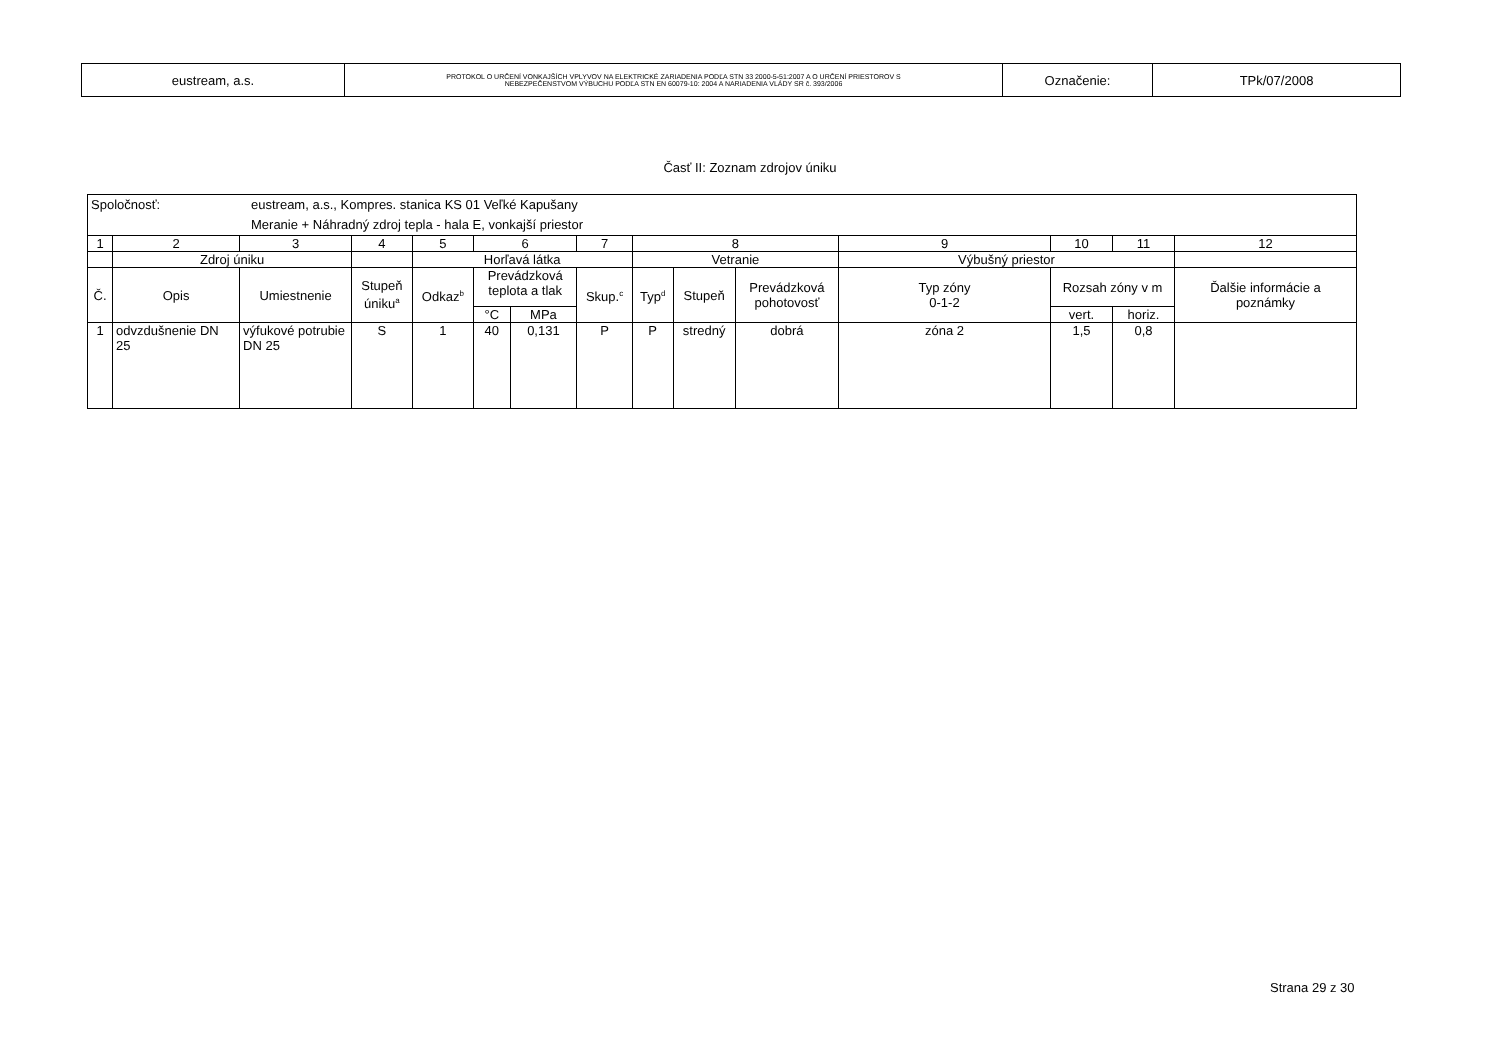| eustream, a.s. | PROTOKOL O URČENÍ VONKAJŠÍCH VPLYVOV NA ELEKTRICKÉ ZARIADENIA PODĽA STN 33 2000-5-51:2007 A O URČENÍ PRIESTOROV S NEBEZPEČENSTVOM VÝBUCHU PODĽA STN EN 60079-10: 2004 A NARIADENIA VLÁDY SR č. 393/2006 | Označenie: | TPk/07/2008 |
Časť II: Zoznam zdrojov úniku
| Spoločnosť: eustream, a.s., Kompres. stanica KS 01 Veľké Kapušany Meranie + Náhradný zdroj tepla - hala E, vonkajší priestor | | | | | | | | | | | | | | |
| 1 | 2 | 3 | 4 | 5 | 6 | | 7 | 8 | | | 9 | 10 | 11 | 12 |
| | Zdroj úniku | | | Horľavá látka | | | | Vetranie | | | Výbušný priestor | | | |
| Č. | Opis | Umiestnenie | Stupeň úniku<sup>a</sup> | Odkaz<sup>b</sup> | Prevádzková teplota a tlak | | Skup.<sup>c</sup> | Typ<sup>d</sup> | Stupeň | Prevádzková pohotovosť | Typ zóny 0-1-2 | Rozsah zóny v m | | Ďalšie informácie a poznámky |
| | | | | | °C | MPa | | | | | | vert. | horiz. | |
| 1 | odvzdušnenie DN 25 | výfukové potrubie DN 25 | S | 1 | 40 | 0,131 | P | P | stredný | dobrá | zóna 2 | 1,5 | 0,8 | |
Strana 29 z 30